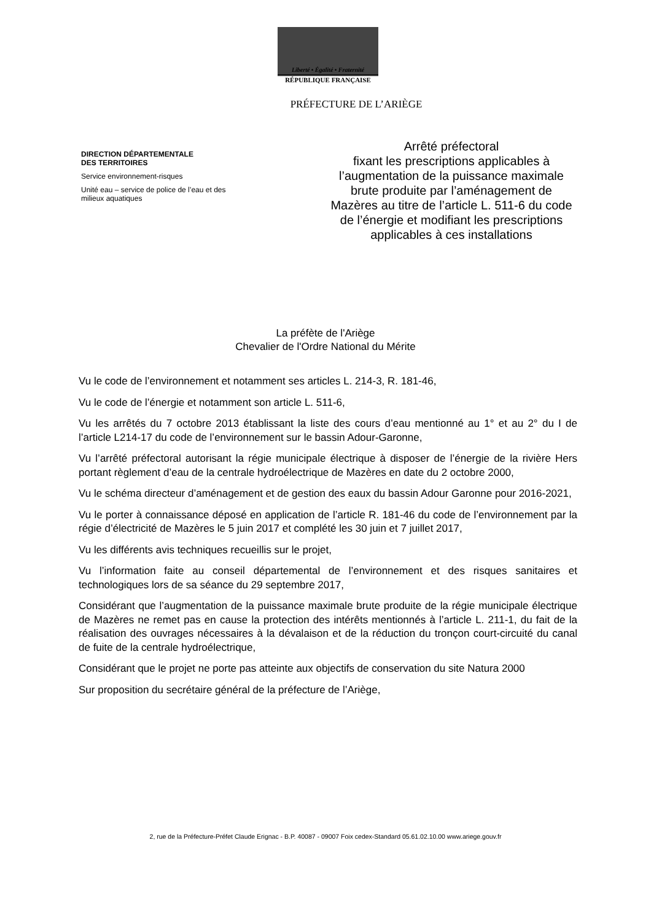Liberté • Égalité • Fraternité
RÉPUBLIQUE FRANÇAISE
PRÉFECTURE DE L’ARIÈGE
DIRECTION DÉPARTEMENTALE
DES TERRITOIRES
Service environnement-risques
Unité eau – service de police de l’eau et des milieux aquatiques
Arrêté préfectoral
fixant les prescriptions applicables à l’augmentation de la puissance maximale brute produite par l’aménagement de Mazères au titre de l’article L. 511-6 du code de l’énergie et modifiant les prescriptions applicables à ces installations
La préfète de l'Ariège
Chevalier de l'Ordre National du Mérite
Vu le code de l’environnement et notamment ses articles L. 214-3, R. 181-46,
Vu le code de l’énergie et notamment son article L. 511-6,
Vu les arrêtés du 7 octobre 2013 établissant la liste des cours d’eau mentionné au 1° et au 2° du I de l’article L214-17 du code de l’environnement sur le bassin Adour-Garonne,
Vu l’arrêté préfectoral autorisant la régie municipale électrique à disposer de l’énergie de la rivière Hers portant règlement d’eau de la centrale hydroélectrique de Mazères en date du 2 octobre 2000,
Vu le schéma directeur d’aménagement et de gestion des eaux du bassin Adour Garonne pour 2016-2021,
Vu le porter à connaissance déposé en application de l’article R. 181-46 du code de l’environnement par la régie d’électricité de Mazères le 5 juin 2017 et complété les 30 juin et 7 juillet 2017,
Vu les différents avis techniques recueillis sur le projet,
Vu l’information faite au conseil départemental de l’environnement et des risques sanitaires et technologiques lors de sa séance du 29 septembre 2017,
Considérant que l’augmentation de la puissance maximale brute produite de la régie municipale électrique de Mazères ne remet pas en cause la protection des intérêts mentionnés à l’article L. 211-1, du fait de la réalisation des ouvrages nécessaires à la dévalaison et de la réduction du tronçon court-circuité du canal de fuite de la centrale hydroélectrique,
Considérant que le projet ne porte pas atteinte aux objectifs de conservation du site Natura 2000
Sur proposition du secrétaire général de la préfecture de l’Ariège,
2, rue de la Préfecture-Préfet Claude Erignac - B.P. 40087 - 09007 Foix cedex-Standard 05.61.02.10.00 www.ariege.gouv.fr